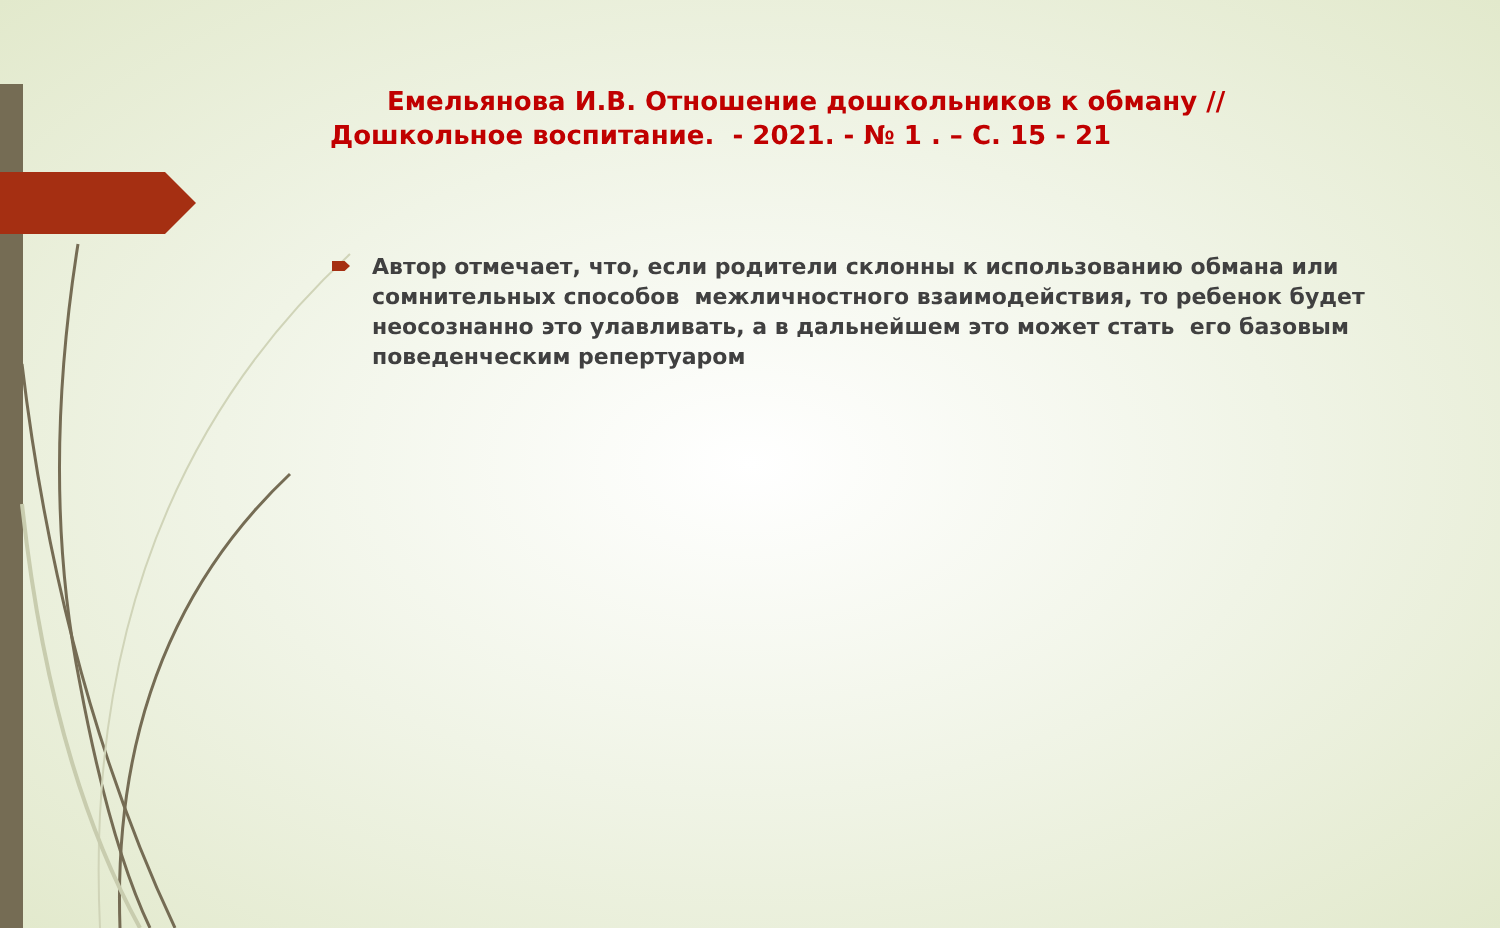Емельянова И.В. Отношение дошкольников к обману // Дошкольное воспитание. - 2021. - № 1 . – С. 15 - 21
Автор отмечает, что, если родители склонны к использованию обмана или сомнительных способов межличностного взаимодействия, то ребенок будет неосознанно это улавливать, а в дальнейшем это может стать его базовым поведенческим репертуаром